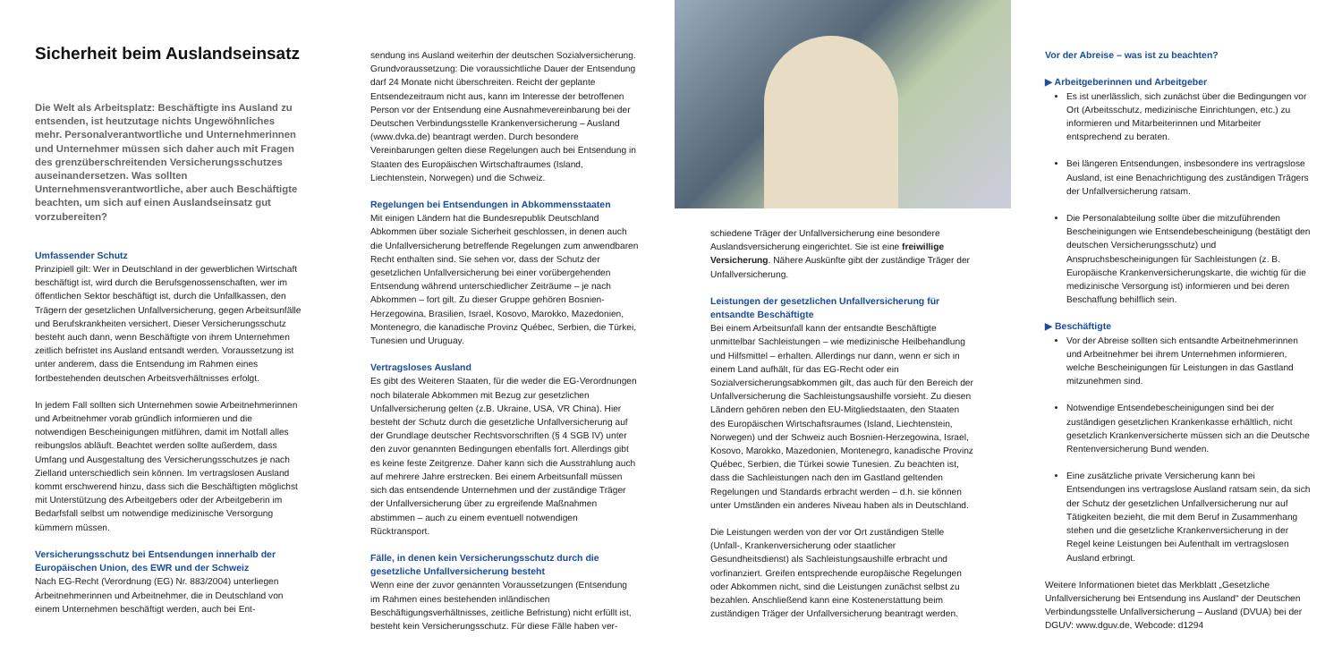Sicherheit beim Auslandseinsatz
Die Welt als Arbeitsplatz: Beschäftigte ins Ausland zu entsenden, ist heutzutage nichts Ungewöhnliches mehr. Personalverantwortliche und Unternehmerinnen und Unternehmer müssen sich daher auch mit Fragen des grenzüberschreitenden Versicherungsschutzes auseinandersetzen. Was sollten Unternehmensverantwortliche, aber auch Beschäftigte beachten, um sich auf einen Auslandseinsatz gut vorzubereiten?
Umfassender Schutz
Prinzipiell gilt: Wer in Deutschland in der gewerblichen Wirtschaft beschäftigt ist, wird durch die Berufsgenossenschaften, wer im öffentlichen Sektor beschäftigt ist, durch die Unfallkassen, den Trägern der gesetzlichen Unfallversicherung, gegen Arbeitsunfälle und Berufskrankheiten versichert. Dieser Versicherungsschutz besteht auch dann, wenn Beschäftigte von ihrem Unternehmen zeitlich befristet ins Ausland entsandt werden. Voraussetzung ist unter anderem, dass die Entsendung im Rahmen eines fortbestehenden deutschen Arbeitsverhältnisses erfolgt.
In jedem Fall sollten sich Unternehmen sowie Arbeitnehmerinnen und Arbeitnehmer vorab gründlich informieren und die notwendigen Bescheinigungen mitführen, damit im Notfall alles reibungslos abläuft. Beachtet werden sollte außerdem, dass Umfang und Ausgestaltung des Versicherungsschutzes je nach Zielland unterschiedlich sein können. Im vertragslosen Ausland kommt erschwerend hinzu, dass sich die Beschäftigten möglichst mit Unterstützung des Arbeitgebers oder der Arbeitgeberin im Bedarfsfall selbst um notwendige medizinische Versorgung kümmern müssen.
Versicherungsschutz bei Entsendungen innerhalb der Europäischen Union, des EWR und der Schweiz
Nach EG-Recht (Verordnung (EG) Nr. 883/2004) unterliegen Arbeitnehmerinnen und Arbeitnehmer, die in Deutschland von einem Unternehmen beschäftigt werden, auch bei Ent-
sendung ins Ausland weiterhin der deutschen Sozialversicherung. Grundvoraussetzung: Die voraussichtliche Dauer der Entsendung darf 24 Monate nicht überschreiten. Reicht der geplante Entsendezeitraum nicht aus, kann im Interesse der betroffenen Person vor der Entsendung eine Ausnahmevereinbarung bei der Deutschen Verbindungsstelle Krankenversicherung – Ausland (www.dvka.de) beantragt werden. Durch besondere Vereinbarungen gelten diese Regelungen auch bei Entsendung in Staaten des Europäischen Wirtschaftraumes (Island, Liechtenstein, Norwegen) und die Schweiz.
Regelungen bei Entsendungen in Abkommensstaaten
Mit einigen Ländern hat die Bundesrepublik Deutschland Abkommen über soziale Sicherheit geschlossen, in denen auch die Unfallversicherung betreffende Regelungen zum anwendbaren Recht enthalten sind. Sie sehen vor, dass der Schutz der gesetzlichen Unfallversicherung bei einer vorübergehenden Entsendung während unterschiedlicher Zeiträume – je nach Abkommen – fort gilt. Zu dieser Gruppe gehören Bosnien-Herzegowina, Brasilien, Israel, Kosovo, Marokko, Mazedonien, Montenegro, die kanadische Provinz Québec, Serbien, die Türkei, Tunesien und Uruguay.
Vertragsloses Ausland
Es gibt des Weiteren Staaten, für die weder die EG-Verordnungen noch bilaterale Abkommen mit Bezug zur gesetzlichen Unfallversicherung gelten (z.B. Ukraine, USA, VR China). Hier besteht der Schutz durch die gesetzliche Unfallversicherung auf der Grundlage deutscher Rechtsvorschriften (§ 4 SGB IV) unter den zuvor genannten Bedingungen ebenfalls fort. Allerdings gibt es keine feste Zeitgrenze. Daher kann sich die Ausstrahlung auch auf mehrere Jahre erstrecken. Bei einem Arbeitsunfall müssen sich das entsendende Unternehmen und der zuständige Träger der Unfallversicherung über zu ergreifende Maßnahmen abstimmen – auch zu einem eventuell notwendigen Rücktransport.
Fälle, in denen kein Versicherungsschutz durch die gesetzliche Unfallversicherung besteht
Wenn eine der zuvor genannten Voraussetzungen (Entsendung im Rahmen eines bestehenden inländischen Beschäftigungsverhältnisses, zeitliche Befristung) nicht erfüllt ist, besteht kein Versicherungsschutz. Für diese Fälle haben ver-
schiedene Träger der Unfallversicherung eine besondere Auslandsversicherung eingerichtet. Sie ist eine freiwillige Versicherung. Nähere Auskünfte gibt der zuständige Träger der Unfallversicherung.
Leistungen der gesetzlichen Unfallversicherung für entsandte Beschäftigte
Bei einem Arbeitsunfall kann der entsandte Beschäftigte unmittelbar Sachleistungen – wie medizinische Heilbehandlung und Hilfsmittel – erhalten. Allerdings nur dann, wenn er sich in einem Land aufhält, für das EG-Recht oder ein Sozialversicherungsabkommen gilt, das auch für den Bereich der Unfallversicherung die Sachleistungsaushilfe vorsieht. Zu diesen Ländern gehören neben den EU-Mitgliedstaaten, den Staaten des Europäischen Wirtschaftsraumes (Island, Liechtenstein, Norwegen) und der Schweiz auch Bosnien-Herzegowina, Israel, Kosovo, Marokko, Mazedonien, Montenegro, kanadische Provinz Québec, Serbien, die Türkei sowie Tunesien. Zu beachten ist, dass die Sachleistungen nach den im Gastland geltenden Regelungen und Standards erbracht werden – d.h. sie können unter Umständen ein anderes Niveau haben als in Deutschland.
Die Leistungen werden von der vor Ort zuständigen Stelle (Unfall-, Krankenversicherung oder staatlicher Gesundheitsdienst) als Sachleistungsaushilfe erbracht und vorfinanziert. Greifen entsprechende europäische Regelungen oder Abkommen nicht, sind die Leistungen zunächst selbst zu bezahlen. Anschließend kann eine Kostenerstattung beim zuständigen Träger der Unfallversicherung beantragt werden.
Vor der Abreise – was ist zu beachten?
▶ Arbeitgeberinnen und Arbeitgeber
Es ist unerlässlich, sich zunächst über die Bedingungen vor Ort (Arbeitsschutz, medizinische Einrichtungen, etc.) zu informieren und Mitarbeiterinnen und Mitarbeiter entsprechend zu beraten.
Bei längeren Entsendungen, insbesondere ins vertragslose Ausland, ist eine Benachrichtigung des zuständigen Trägers der Unfallversicherung ratsam.
Die Personalabteilung sollte über die mitzuführenden Bescheinigungen wie Entsendebescheinigung (bestätigt den deutschen Versicherungsschutz) und Anspruchsbescheinigungen für Sachleistungen (z. B. Europäische Krankenversicherungskarte, die wichtig für die medizinische Versorgung ist) informieren und bei deren Beschaffung behilflich sein.
▶ Beschäftigte
Vor der Abreise sollten sich entsandte Arbeitnehmerinnen und Arbeitnehmer bei ihrem Unternehmen informieren, welche Bescheinigungen für Leistungen in das Gastland mitzunehmen sind.
Notwendige Entsendebescheinigungen sind bei der zuständigen gesetzlichen Krankenkasse erhältlich, nicht gesetzlich Krankenversicherte müssen sich an die Deutsche Rentenversicherung Bund wenden.
Eine zusätzliche private Versicherung kann bei Entsendungen ins vertragslose Ausland ratsam sein, da sich der Schutz der gesetzlichen Unfallversicherung nur auf Tätigkeiten bezieht, die mit dem Beruf in Zusammenhang stehen und die gesetzliche Krankenversicherung in der Regel keine Leistungen bei Aufenthalt im vertragslosen Ausland erbringt.
Weitere Informationen bietet das Merkblatt „Gesetzliche Unfallversicherung bei Entsendung ins Ausland“ der Deutschen Verbindungsstelle Unfallversicherung – Ausland (DVUA) bei der DGUV: www.dguv.de, Webcode: d1294